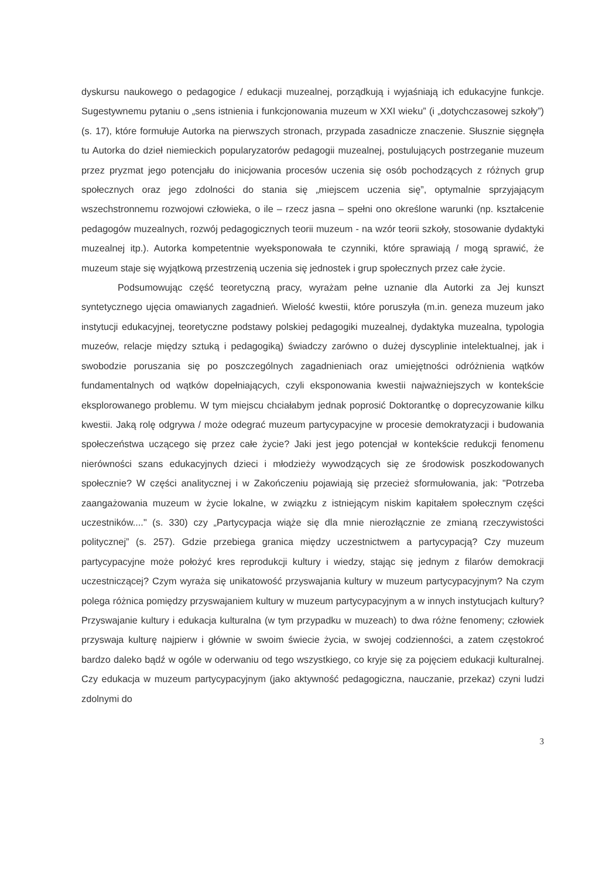dyskursu naukowego o pedagogice / edukacji muzealnej, porządkują i wyjaśniają ich edukacyjne funkcje. Sugestywnemu pytaniu o „sens istnienia i funkcjonowania muzeum w XXI wieku” (i „dotychczasowej szkoły”) (s. 17), które formułuje Autorka na pierwszych stronach, przypada zasadnicze znaczenie. Słusznie sięgnęła tu Autorka do dzieł niemieckich popularyzatorów pedagogii muzealnej, postulujących postrzeganie muzeum przez pryzmat jego potencjału do inicjowania procesów uczenia się osób pochodzących z różnych grup społecznych oraz jego zdolności do stania się „miejscem uczenia się”, optymalnie sprzyjającym wszechstronnemu rozwojowi człowieka, o ile – rzecz jasna – spełni ono określone warunki (np. kształcenie pedagogów muzealnych, rozwój pedagogicznych teorii muzeum - na wzór teorii szkoły, stosowanie dydaktyki muzealnej itp.). Autorka kompetentnie wyeksponowała te czynniki, które sprawiają / mogą sprawić, że muzeum staje się wyjątkową przestrzenią uczenia się jednostek i grup społecznych przez całe życie.
Podsumowując część teoretyczną pracy, wyrażam pełne uznanie dla Autorki za Jej kunszt syntetycznego ujęcia omawianych zagadnień. Wielość kwestii, które poruszyła (m.in. geneza muzeum jako instytucji edukacyjnej, teoretyczne podstawy polskiej pedagogiki muzealnej, dydaktyka muzealna, typologia muzeów, relacje między sztuką i pedagogiką) świadczy zarówno o dużej dyscyplinie intelektualnej, jak i swobodzie poruszania się po poszczególnych zagadnieniach oraz umiejętności odróżnienia wątków fundamentalnych od wątków dopełniających, czyli eksponowania kwestii najważniejszych w kontekście eksplorowanego problemu. W tym miejscu chciałabym jednak poprosić Doktorantkę o doprecyzowanie kilku kwestii. Jaką rolę odgrywa / może odegrać muzeum partycypacyjne w procesie demokratyzacji i budowania społeczeństwa uczącego się przez całe życie? Jaki jest jego potencjał w kontekście redukcji fenomenu nierówności szans edukacyjnych dzieci i młodzieży wywodzących się ze środowisk poszkodowanych społecznie? W części analitycznej i w Zakończeniu pojawiają się przecież sformułowania, jak: "Potrzeba zaangażowania muzeum w życie lokalne, w związku z istniejącym niskim kapitałem społecznym części uczestników...." (s. 330) czy „Partycypacja wiąże się dla mnie nierozłącznie ze zmianą rzeczywistości politycznej” (s. 257). Gdzie przebiega granica między uczestnictwem a partycypacją? Czy muzeum partycypacyjne może położyć kres reprodukcji kultury i wiedzy, stając się jednym z filarów demokracji uczestniczącej? Czym wyraża się unikatowość przyswajania kultury w muzeum partycypacyjnym? Na czym polega różnica pomiędzy przyswajaniem kultury w muzeum partycypacyjnym a w innych instytucjach kultury? Przyswajanie kultury i edukacja kulturalna (w tym przypadku w muzeach) to dwa różne fenomeny; człowiek przyswaja kulturę najpierw i głównie w swoim świecie życia, w swojej codzienności, a zatem częstokroć bardzo daleko bądź w ogóle w oderwaniu od tego wszystkiego, co kryje się za pojęciem edukacji kulturalnej. Czy edukacja w muzeum partycypacyjnym (jako aktywność pedagogiczna, nauczanie, przekaz) czyni ludzi zdolnymi do
3